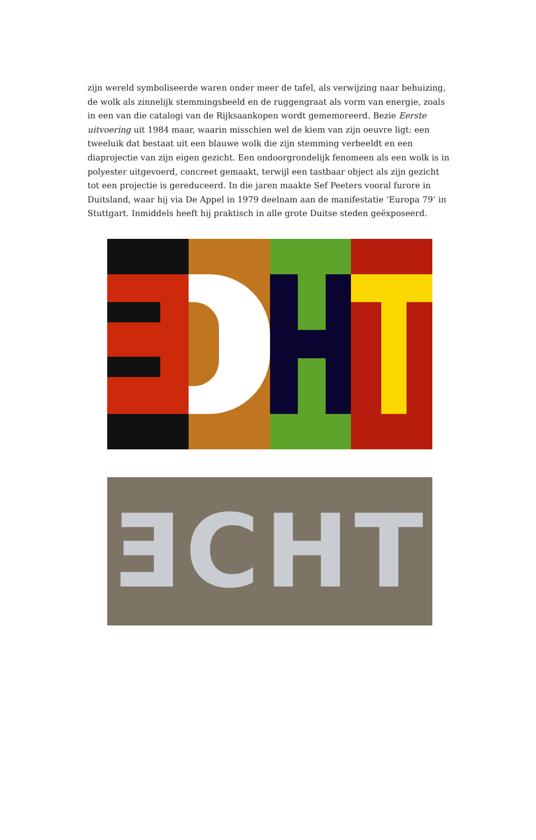zijn wereld symboliseerde waren onder meer de tafel, als verwijzing naar behuizing, de wolk als zinnelijk stemmingsbeeld en de ruggengraat als vorm van energie, zoals in een van die catalogi van de Rijksaankopen wordt gememoreerd. Bezie Eerste uitvoering uit 1984 maar, waarin misschien wel de kiem van zijn oeuvre ligt: een tweeluik dat bestaat uit een blauwe wolk die zijn stemming verbeeldt en een diaprojectie van zijn eigen gezicht. Een ondoorgrondelijk fenomeen als een wolk is in polyester uitgevoerd, concreet gemaakt, terwijl een tastbaar object als zijn gezicht tot een projectie is gereduceerd. In die jaren maakte Sef Peeters vooral furore in Duitsland, waar hij via De Appel in 1979 deelnam aan de manifestatie ‘Europa 79’ in Stuttgart. Inmiddels heeft hij praktisch in alle grote Duitse steden geëxposeerd.
ƎCHT